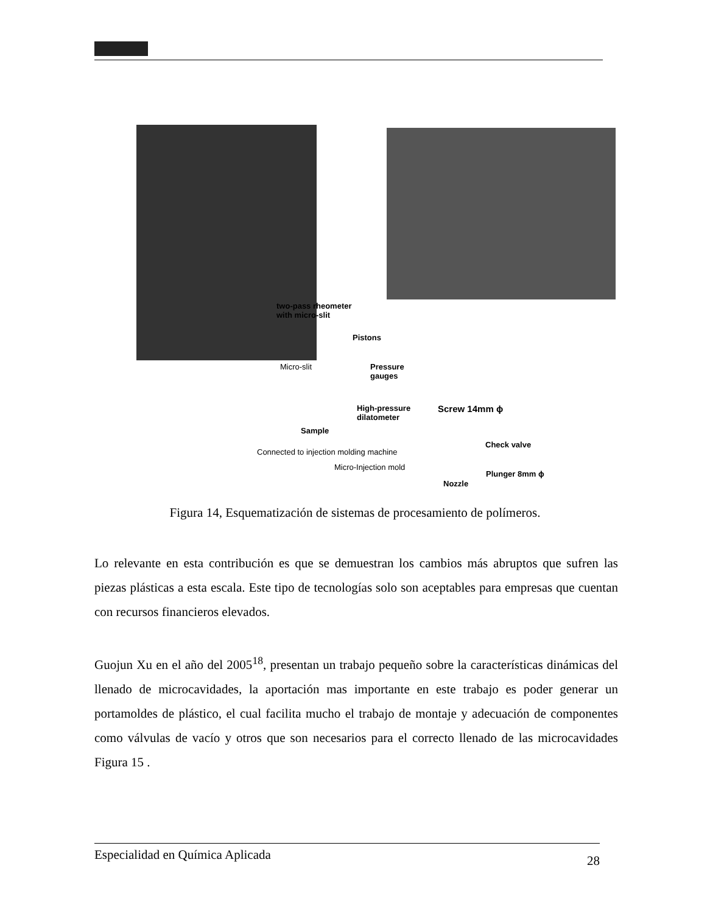two-pass rheometer
with micro-slit
Pistons
Micro-slit
Pressure
gauges
High-pressure
dilatometer
Screw 14mm ϕ
Sample
Check valve
Connected to injection molding machine
Micro-Injection mold
Plunger 8mm ϕ
Nozzle
Figura 14, Esquematización de sistemas de procesamiento de polímeros.
Lo relevante en esta contribución es que se demuestran los cambios más abruptos que sufren las piezas plásticas a esta escala. Este tipo de tecnologías solo son aceptables para empresas que cuentan con recursos financieros elevados.
Guojun Xu en el año del 2005<sup>18</sup>, presentan un trabajo pequeño sobre la características dinámicas del llenado de microcavidades, la aportación mas importante en este trabajo es poder generar un portamoldes de plástico, el cual facilita mucho el trabajo de montaje y adecuación de componentes como válvulas de vacío y otros que son necesarios para el correcto llenado de las microcavidades Figura 15 .
Especialidad en Química Aplicada 28